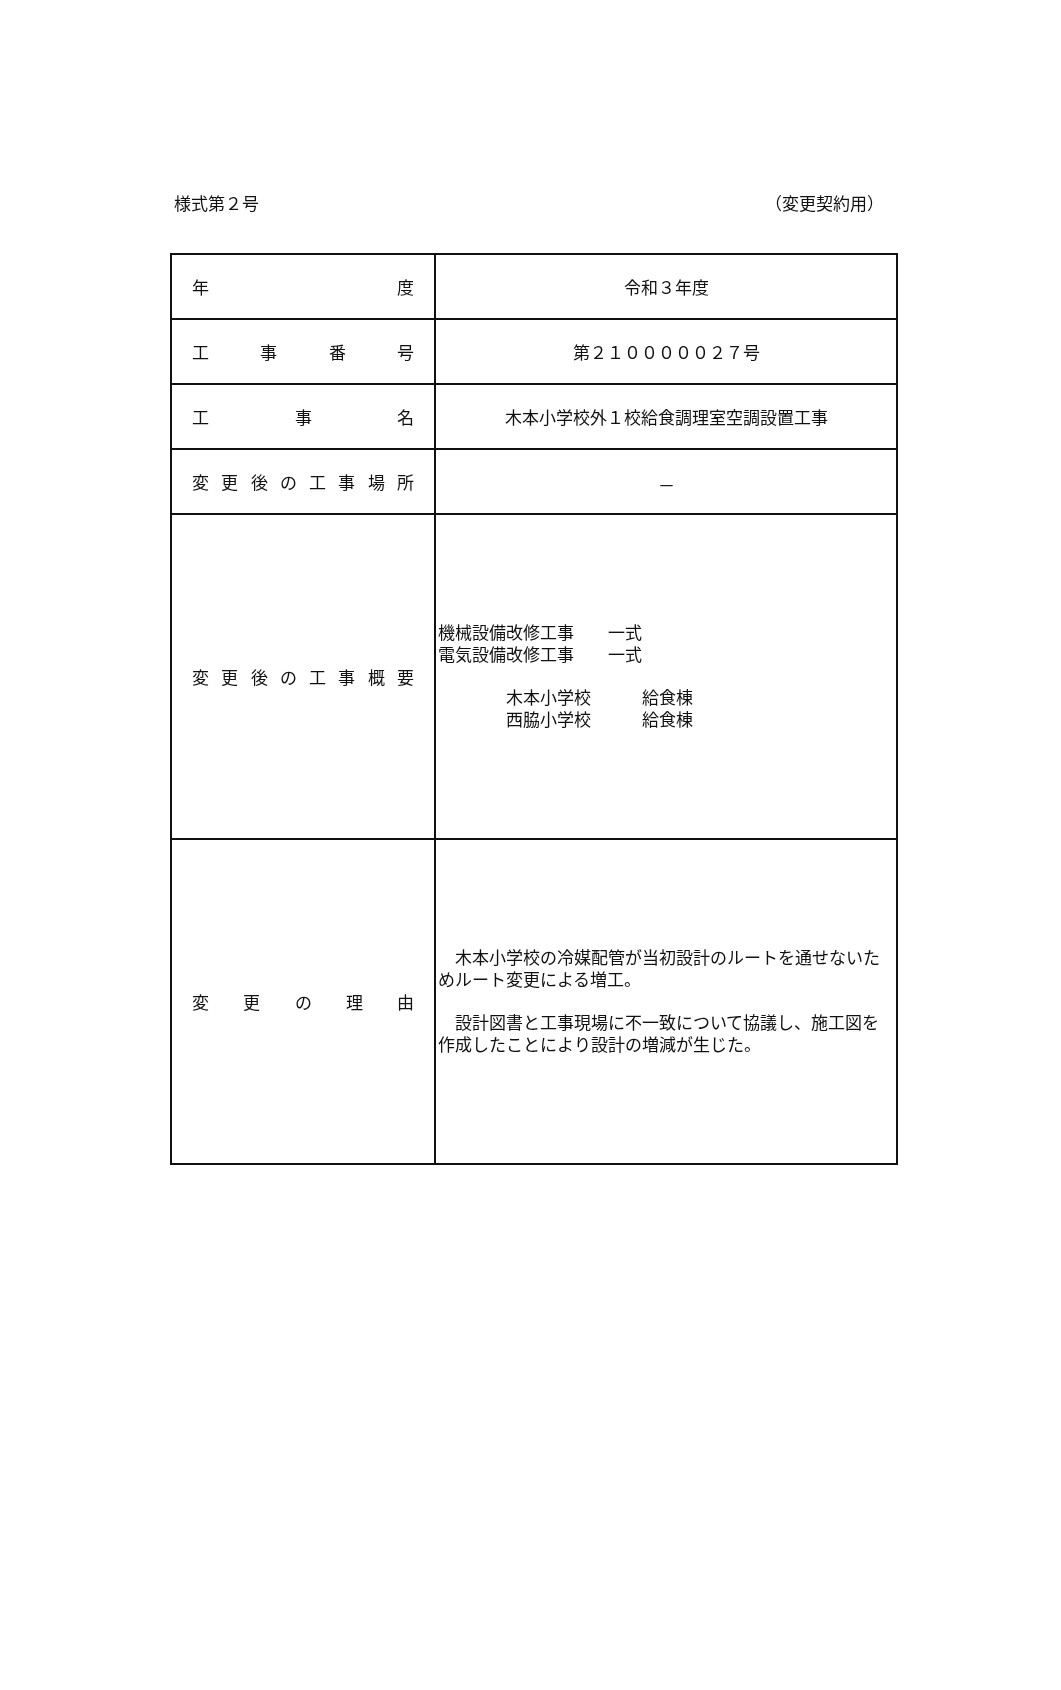様式第２号 （変更契約用）
| 年 度 | 令和３年度 |
| 工 事 番 号 | 第２１０００００２７号 |
| 工 事 名 | 木本小学校外１校給食調理室空調設置工事 |
| 変 更 後 の 工 事 場 所 | － |
| 変 更 後 の 工 事 概 要 | 機械設備改修工事 一式 電気設備改修工事 一式 木本小学校 給食棟 西脇小学校 給食棟 |
| 変 更 の 理 由 | 木本小学校の冷媒配管が当初設計のルートを通せないためルート変更による増工。 設計図書と工事現場に不一致について協議し、施工図を作成したことにより設計の増減が生じた。 |